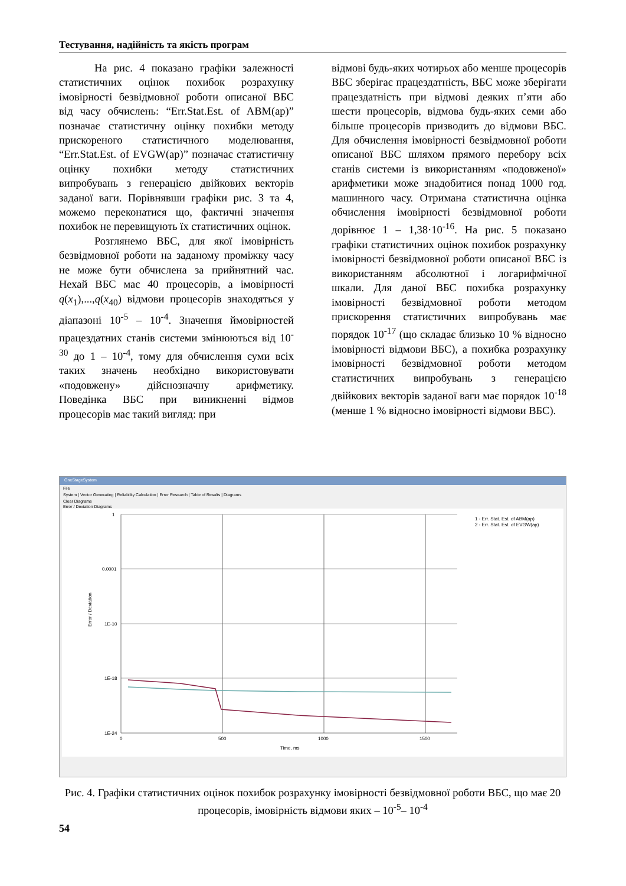Тестування, надійність та якість програм
На рис. 4 показано графіки залежності статистичних оцінок похибок розрахунку імовірності безвідмовної роботи описаної ВБС від часу обчислень: “Err.Stat.Est. of ABM(ap)” позначає статистичну оцінку похибки методу прискореного статистичного моделювання, “Err.Stat.Est. of EVGW(ap)” позначає статистичну оцінку похибки методу статистичних випробувань з генерацією двійкових векторів заданої ваги. Порівнявши графіки рис. 3 та 4, можемо переконатися що, фактичні значення похибок не перевищують їх статистичних оцінок.
Розглянемо ВБС, для якої імовірність безвідмовної роботи на заданому проміжку часу не може бути обчислена за прийнятний час. Нехай ВБС має 40 процесорів, а імовірності q(x<sub>1</sub>),...,q(x<sub>40</sub>) відмови процесорів знаходяться у діапазоні 10<sup>-5</sup> – 10<sup>-4</sup>. Значення ймовірностей працездатних станів системи змінюються від 10<sup>-30</sup> до 1 – 10<sup>-4</sup>, тому для обчислення суми всіх таких значень необхідно використовувати «подовжену» дійснозначну арифметику. Поведінка ВБС при виникненні відмов процесорів має такий вигляд: при
відмові будь-яких чотирьох або менше процесорів ВБС зберігає працездатність, ВБС може зберігати працездатність при відмові деяких п’яти або шести процесорів, відмова будь-яких семи або більше процесорів призводить до відмови ВБС. Для обчислення імовірності безвідмовної роботи описаної ВБС шляхом прямого перебору всіх станів системи із використанням «подовженої» арифметики може знадобитися понад 1000 год. машинного часу. Отримана статистична оцінка обчислення імовірності безвідмовної роботи дорівнює 1 – 1,38·10<sup>-16</sup>. На рис. 5 показано графіки статистичних оцінок похибок розрахунку імовірності безвідмовної роботи описаної ВБС із використанням абсолютної і логарифмічної шкали. Для даної ВБС похибка розрахунку імовірності безвідмовної роботи методом прискорення статистичних випробувань має порядок 10<sup>-17</sup> (що складає близько 10 % відносно імовірності відмови ВБС), а похибка розрахунку імовірності безвідмовної роботи методом статистичних випробувань з генерацією двійкових векторів заданої ваги має порядок 10<sup>-18</sup> (менше 1 % відносно імовірності відмови ВБС).
OneStageSystem
File
System | Vector Generating | Reliability Calculation | Error Research | Table of Results | Diagrams
Clear Diagrams
Error / Deviation Diagrams
1
0.0001
1E-10
1E-18
1E-24
0
500
1000
1500
Time, ms
1 - Err. Stat. Est. of ABM(ap)
2 - Err. Stat. Est. of EVGW(ap)
Error / Deviation
Рис. 4. Графіки статистичних оцінок похибок розрахунку імовірності безвідмовної роботи ВБС, що має 20 процесорів, імовірність відмови яких – 10<sup>-5</sup>– 10<sup>-4</sup>
54